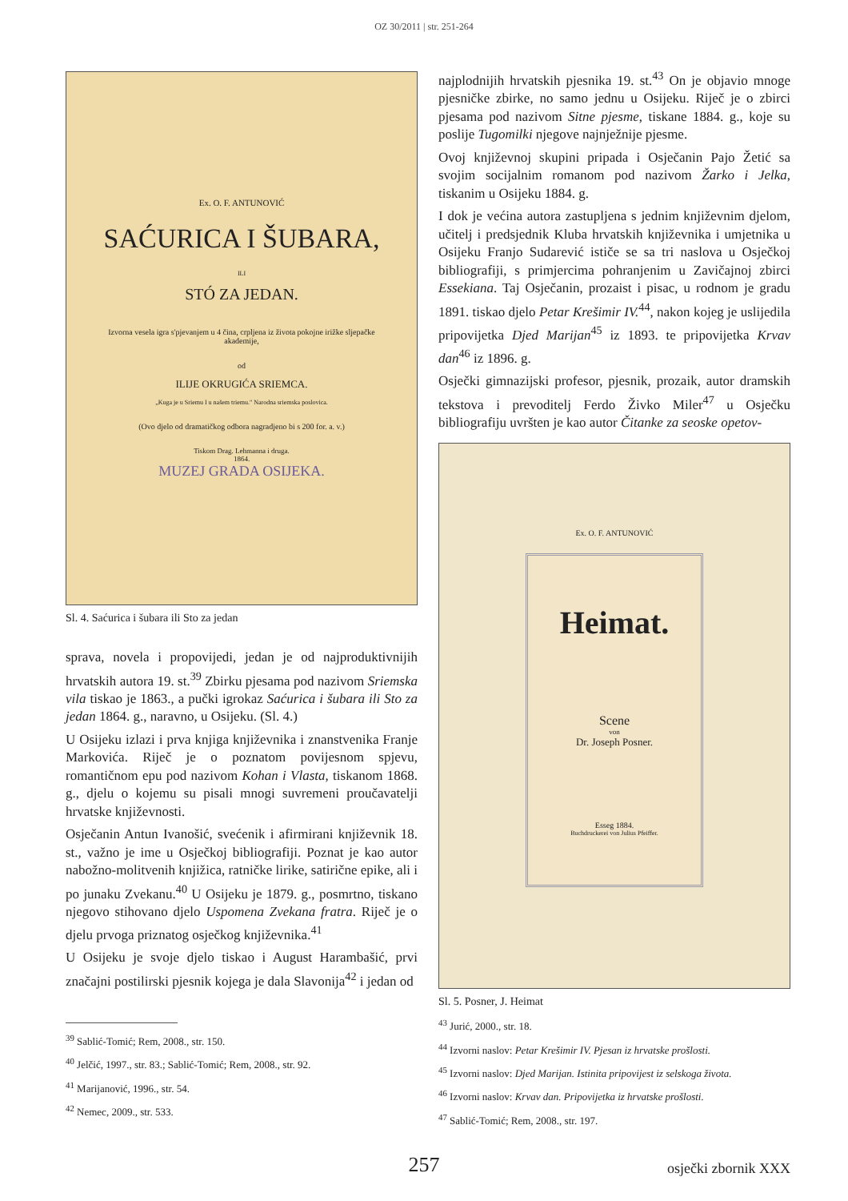OZ 30/2011 | str. 251-264
Ex. O. F. ANTUNOVIĆ
SAĆURICA I ŠUBARA,
ILI
STÓ ZA JEDAN.
Izvorna vesela igra s'pjevanjem u 4 čina, crpljena iz života pokojne irižke sljepačke akademije,
od
ILIJE OKRUGIĆA SRIEMCA.
„Kuga je u Sriemu I u našem triemu." Narodna sriemska poslovica.
(Ovo djelo od dramatičkog odbora nagradjeno bi s 200 for. a. v.)
Tiskom Drag. Lehmanna i druga.
1864.
MUZEJ GRADA OSIJEKA.
Sl. 4. Saćurica i šubara ili Sto za jedan
sprava, novela i propovijedi, jedan je od najproduktivnijih hrvatskih autora 19. st.<sup>39</sup> Zbirku pjesama pod nazivom Sriemska vila tiskao je 1863., a pučki igrokaz Saćurica i šubara ili Sto za jedan 1864. g., naravno, u Osijeku. (Sl. 4.)
U Osijeku izlazi i prva knjiga književnika i znanstvenika Franje Markovića. Riječ je o poznatom povijesnom spjevu, romantičnom epu pod nazivom Kohan i Vlasta, tiskanom 1868. g., djelu o kojemu su pisali mnogi suvremeni proučavatelji hrvatske književnosti.
Osječanin Antun Ivanošić, svećenik i afirmirani književnik 18. st., važno je ime u Osječkoj bibliografiji. Poznat je kao autor nabožno-molitvenih knjižica, ratničke lirike, satirične epike, ali i po junaku Zvekanu.<sup>40</sup> U Osijeku je 1879. g., posmrtno, tiskano njegovo stihovano djelo Uspomena Zvekana fratra. Riječ je o djelu prvoga priznatog osječkog književnika.<sup>41</sup>
U Osijeku je svoje djelo tiskao i August Harambašić, prvi značajni postilirski pjesnik kojega je dala Slavonija<sup>42</sup> i jedan od
<sup>39</sup> Sablić-Tomić; Rem, 2008., str. 150.
<sup>40</sup> Jelčić, 1997., str. 83.; Sablić-Tomić; Rem, 2008., str. 92.
<sup>41</sup> Marijanović, 1996., str. 54.
<sup>42</sup> Nemec, 2009., str. 533.
najplodnijih hrvatskih pjesnika 19. st.<sup>43</sup> On je objavio mnoge pjesničke zbirke, no samo jednu u Osijeku. Riječ je o zbirci pjesama pod nazivom Sitne pjesme, tiskane 1884. g., koje su poslije Tugomilki njegove najnježnije pjesme.
Ovoj književnoj skupini pripada i Osječanin Pajo Žetić sa svojim socijalnim romanom pod nazivom Žarko i Jelka, tiskanim u Osijeku 1884. g.
I dok je većina autora zastupljena s jednim književnim djelom, učitelj i predsjednik Kluba hrvatskih književnika i umjetnika u Osijeku Franjo Sudarević ističe se sa tri naslova u Osječkoj bibliografiji, s primjercima pohranjenim u Zavičajnoj zbirci Essekiana. Taj Osječanin, prozaist i pisac, u rodnom je gradu 1891. tiskao djelo Petar Krešimir IV.<sup>44</sup>, nakon kojeg je uslijedila pripovijetka Djed Marijan<sup>45</sup> iz 1893. te pripovijetka Krvav dan<sup>46</sup> iz 1896. g.
Osječki gimnazijski profesor, pjesnik, prozaik, autor dramskih tekstova i prevoditelj Ferdo Živko Miler<sup>47</sup> u Osječku bibliografiju uvršten je kao autor Čitanke za seoske opetov-
Ex. O. F. ANTUNOVIĆ
Heimat.
Scene
von
Dr. Joseph Posner.
Esseg 1884.
Buchdruckerei von Julius Pfeiffer.
Sl. 5. Posner, J. Heimat
<sup>43</sup> Jurić, 2000., str. 18.
<sup>44</sup> Izvorni naslov: Petar Krešimir IV. Pjesan iz hrvatske prošlosti.
<sup>45</sup> Izvorni naslov: Djed Marijan. Istinita pripovijest iz selskoga života.
<sup>46</sup> Izvorni naslov: Krvav dan. Pripovijetka iz hrvatske prošlosti.
<sup>47</sup> Sablić-Tomić; Rem, 2008., str. 197.
257
osječki zbornik XXX